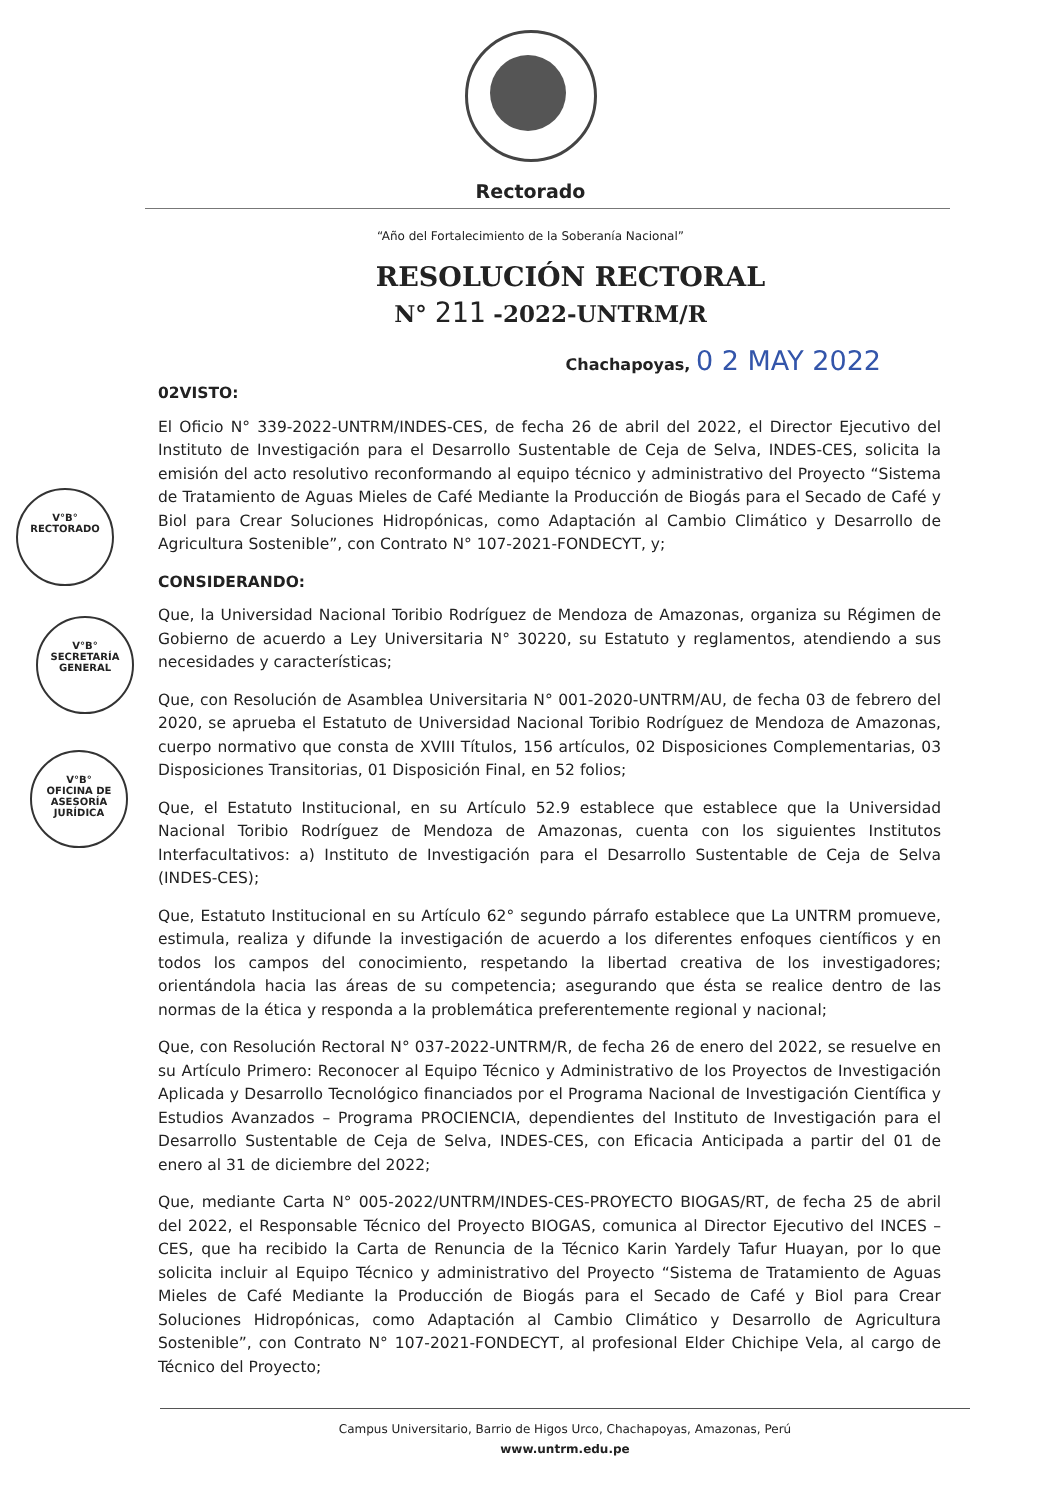Rectorado
“Año del Fortalecimiento de la Soberanía Nacional”
RESOLUCIÓN RECTORAL
N° 211 -2022-UNTRM/R
Chachapoyas, 0 2 MAY 2022
V°B°
RECTORADO
V°B°
SECRETARÍA GENERAL
V°B°
OFICINA DE ASESORÍA JURÍDICA
02VISTO:
El Oficio N° 339-2022-UNTRM/INDES-CES, de fecha 26 de abril del 2022, el Director Ejecutivo del Instituto de Investigación para el Desarrollo Sustentable de Ceja de Selva, INDES-CES, solicita la emisión del acto resolutivo reconformando al equipo técnico y administrativo del Proyecto “Sistema de Tratamiento de Aguas Mieles de Café Mediante la Producción de Biogás para el Secado de Café y Biol para Crear Soluciones Hidropónicas, como Adaptación al Cambio Climático y Desarrollo de Agricultura Sostenible”, con Contrato N° 107-2021-FONDECYT, y;
CONSIDERANDO:
Que, la Universidad Nacional Toribio Rodríguez de Mendoza de Amazonas, organiza su Régimen de Gobierno de acuerdo a Ley Universitaria N° 30220, su Estatuto y reglamentos, atendiendo a sus necesidades y características;
Que, con Resolución de Asamblea Universitaria N° 001-2020-UNTRM/AU, de fecha 03 de febrero del 2020, se aprueba el Estatuto de Universidad Nacional Toribio Rodríguez de Mendoza de Amazonas, cuerpo normativo que consta de XVIII Títulos, 156 artículos, 02 Disposiciones Complementarias, 03 Disposiciones Transitorias, 01 Disposición Final, en 52 folios;
Que, el Estatuto Institucional, en su Artículo 52.9 establece que establece que la Universidad Nacional Toribio Rodríguez de Mendoza de Amazonas, cuenta con los siguientes Institutos Interfacultativos: a) Instituto de Investigación para el Desarrollo Sustentable de Ceja de Selva (INDES-CES);
Que, Estatuto Institucional en su Artículo 62° segundo párrafo establece que La UNTRM promueve, estimula, realiza y difunde la investigación de acuerdo a los diferentes enfoques científicos y en todos los campos del conocimiento, respetando la libertad creativa de los investigadores; orientándola hacia las áreas de su competencia; asegurando que ésta se realice dentro de las normas de la ética y responda a la problemática preferentemente regional y nacional;
Que, con Resolución Rectoral N° 037-2022-UNTRM/R, de fecha 26 de enero del 2022, se resuelve en su Artículo Primero: Reconocer al Equipo Técnico y Administrativo de los Proyectos de Investigación Aplicada y Desarrollo Tecnológico financiados por el Programa Nacional de Investigación Científica y Estudios Avanzados – Programa PROCIENCIA, dependientes del Instituto de Investigación para el Desarrollo Sustentable de Ceja de Selva, INDES-CES, con Eficacia Anticipada a partir del 01 de enero al 31 de diciembre del 2022;
Que, mediante Carta N° 005-2022/UNTRM/INDES-CES-PROYECTO BIOGAS/RT, de fecha 25 de abril del 2022, el Responsable Técnico del Proyecto BIOGAS, comunica al Director Ejecutivo del INCES – CES, que ha recibido la Carta de Renuncia de la Técnico Karin Yardely Tafur Huayan, por lo que solicita incluir al Equipo Técnico y administrativo del Proyecto “Sistema de Tratamiento de Aguas Mieles de Café Mediante la Producción de Biogás para el Secado de Café y Biol para Crear Soluciones Hidropónicas, como Adaptación al Cambio Climático y Desarrollo de Agricultura Sostenible”, con Contrato N° 107-2021-FONDECYT, al profesional Elder Chichipe Vela, al cargo de Técnico del Proyecto;
Campus Universitario, Barrio de Higos Urco, Chachapoyas, Amazonas, Perú
www.untrm.edu.pe